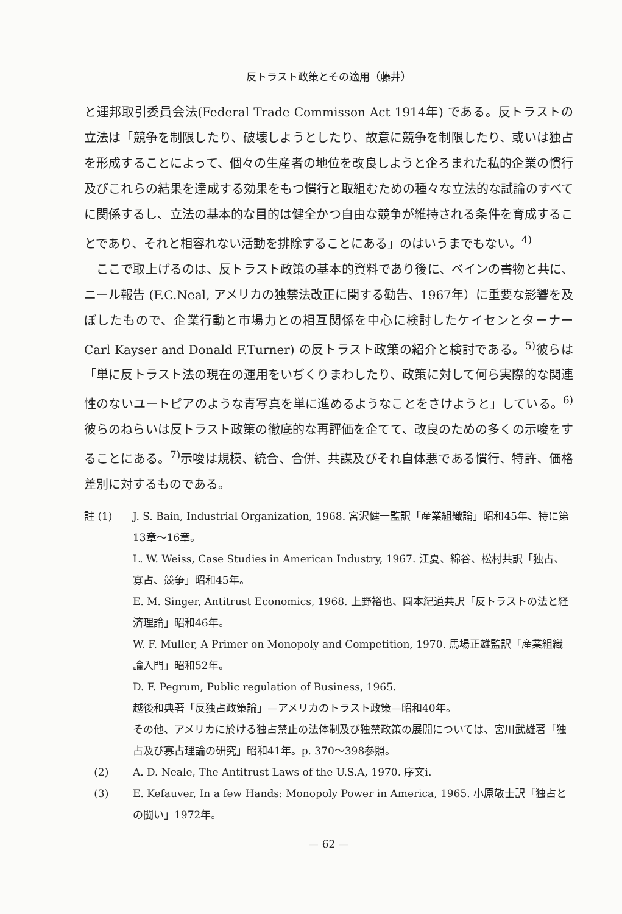反トラスト政策とその適用（藤井）
と運邦取引委員会法(Federal Trade Commisson Act 1914年) である。反トラストの立法は「競争を制限したり、破壊しようとしたり、故意に競争を制限したり、或いは独占を形成することによって、個々の生産者の地位を改良しようと企ろまれた私的企業の慣行及びこれらの結果を達成する効果をもつ慣行と取組むための種々な立法的な試論のすべてに関係するし、立法の基本的な目的は健全かつ自由な競争が維持される条件を育成することであり、それと相容れない活動を排除することにある」のはいうまでもない。<sup>4)</sup>
ここで取上げるのは、反トラスト政策の基本的資料であり後に、ベインの書物と共に、ニール報告 (F.C.Neal, アメリカの独禁法改正に関する勧告、1967年）に重要な影響を及ぼしたもので、企業行動と市場力との相互関係を中心に検討したケイセンとターナー Carl Kayser and Donald F.Turner) の反トラスト政策の紹介と検討である。<sup>5)</sup>彼らは「単に反トラスト法の現在の運用をいぢくりまわしたり、政策に対して何ら実際的な関連性のないユートピアのような青写真を単に進めるようなことをさけようと」している。<sup>6)</sup>彼らのねらいは反トラスト政策の徹底的な再評価を企てて、改良のための多くの示唆をすることにある。<sup>7)</sup>示唆は規模、統合、合併、共謀及びそれ自体悪である慣行、特許、価格差別に対するものである。
註 (1) J. S. Bain, Industrial Organization, 1968. 宮沢健一監訳「産業組織論」昭和45年、特に第13章〜16章。
L. W. Weiss, Case Studies in American Industry, 1967. 江夏、綿谷、松村共訳「独占、寡占、競争」昭和45年。
E. M. Singer, Antitrust Economics, 1968. 上野裕也、岡本紀道共訳「反トラストの法と経済理論」昭和46年。
W. F. Muller, A Primer on Monopoly and Competition, 1970. 馬場正雄監訳「産業組織論入門」昭和52年。
D. F. Pegrum, Public regulation of Business, 1965.
越後和典著「反独占政策論」—アメリカのトラスト政策—昭和40年。
その他、アメリカに於ける独占禁止の法体制及び独禁政策の展開については、宮川武雄著「独占及び寡占理論の研究」昭和41年。p. 370〜398参照。
(2) A. D. Neale, The Antitrust Laws of the U.S.A, 1970. 序文i.
(3) E. Kefauver, In a few Hands: Monopoly Power in America, 1965. 小原敬士訳「独占との闘い」1972年。
— 62 —